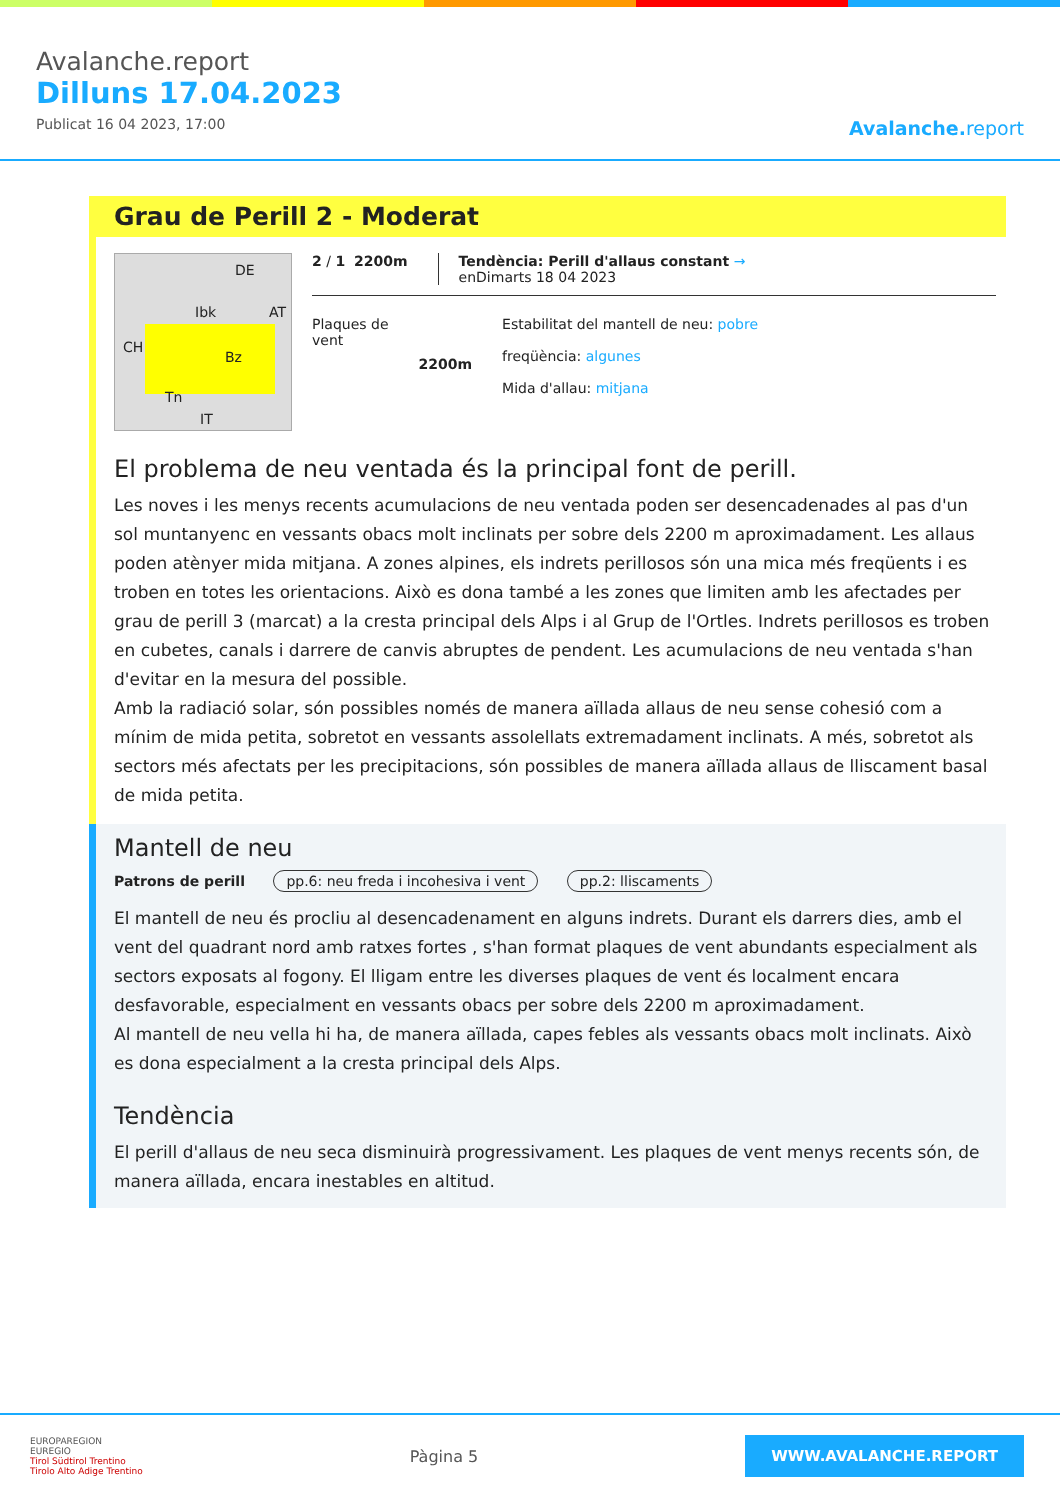Avalanche.report
Dilluns 17.04.2023
Publicat 16 04 2023, 17:00
Avalanche.report
Grau de Perill 2 - Moderat
Ibk
DE
AT
CH
Bz
Tn
IT
2 / 1 2200m Tendència: Perill d'allaus constant →
enDimarts 18 04 2023
Plaques de
vent
2200m
Estabilitat del mantell de neu: pobre
freqüència: algunes
Mida d'allau: mitjana
El problema de neu ventada és la principal font de perill.
Les noves i les menys recents acumulacions de neu ventada poden ser desencadenades al pas d'un sol muntanyenc en vessants obacs molt inclinats per sobre dels 2200 m aproximadament. Les allaus poden atènyer mida mitjana. A zones alpines, els indrets perillosos són una mica més freqüents i es troben en totes les orientacions. Això es dona també a les zones que limiten amb les afectades per grau de perill 3 (marcat) a la cresta principal dels Alps i al Grup de l'Ortles. Indrets perillosos es troben en cubetes, canals i darrere de canvis abruptes de pendent. Les acumulacions de neu ventada s'han d'evitar en la mesura del possible.
Amb la radiació solar, són possibles només de manera aïllada allaus de neu sense cohesió com a mínim de mida petita, sobretot en vessants assolellats extremadament inclinats. A més, sobretot als sectors més afectats per les precipitacions, són possibles de manera aïllada allaus de lliscament basal de mida petita.
Mantell de neu
Patrons de perill pp.6: neu freda i incohesiva i vent pp.2: lliscaments
El mantell de neu és procliu al desencadenament en alguns indrets. Durant els darrers dies, amb el vent del quadrant nord amb ratxes fortes , s'han format plaques de vent abundants especialment als sectors exposats al fogony. El lligam entre les diverses plaques de vent és localment encara desfavorable, especialment en vessants obacs per sobre dels 2200 m aproximadament.
Al mantell de neu vella hi ha, de manera aïllada, capes febles als vessants obacs molt inclinats. Això es dona especialment a la cresta principal dels Alps.
Tendència
El perill d'allaus de neu seca disminuirà progressivament. Les plaques de vent menys recents són, de manera aïllada, encara inestables en altitud.
EUROPAREGION
EUREGIO
Tirol Südtirol Trentino
Tirolo Alto Adige Trentino
Pàgina 5
WWW.AVALANCHE.REPORT